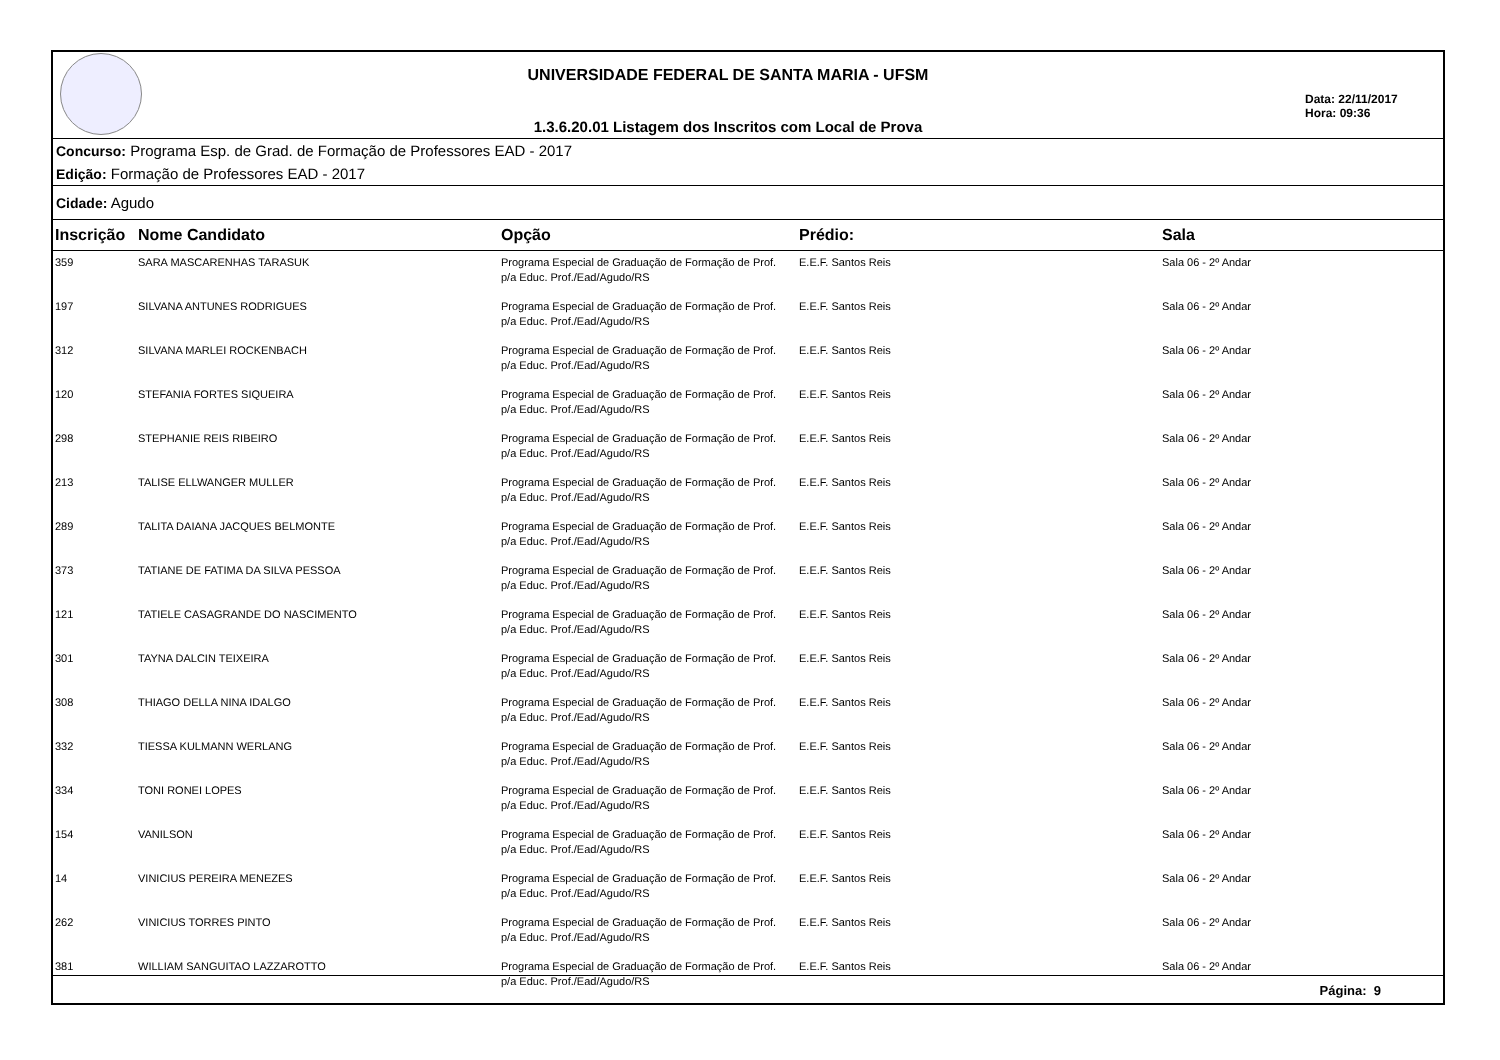UNIVERSIDADE FEDERAL DE SANTA MARIA - UFSM
1.3.6.20.01 Listagem dos Inscritos com Local de Prova
Data: 22/11/2017
Hora: 09:36
Concurso: Programa Esp. de Grad. de Formação de Professores EAD - 2017
Edição: Formação de Professores EAD - 2017
Cidade: Agudo
| Inscrição | Nome Candidato | Opção | Prédio: | Sala |
| --- | --- | --- | --- | --- |
| 359 | SARA MASCARENHAS TARASUK | Programa Especial de Graduação de Formação de Prof. p/a Educ. Prof./Ead/Agudo/RS | E.E.F. Santos Reis | Sala 06 - 2º Andar |
| 197 | SILVANA ANTUNES RODRIGUES | Programa Especial de Graduação de Formação de Prof. p/a Educ. Prof./Ead/Agudo/RS | E.E.F. Santos Reis | Sala 06 - 2º Andar |
| 312 | SILVANA MARLEI ROCKENBACH | Programa Especial de Graduação de Formação de Prof. p/a Educ. Prof./Ead/Agudo/RS | E.E.F. Santos Reis | Sala 06 - 2º Andar |
| 120 | STEFANIA FORTES SIQUEIRA | Programa Especial de Graduação de Formação de Prof. p/a Educ. Prof./Ead/Agudo/RS | E.E.F. Santos Reis | Sala 06 - 2º Andar |
| 298 | STEPHANIE REIS RIBEIRO | Programa Especial de Graduação de Formação de Prof. p/a Educ. Prof./Ead/Agudo/RS | E.E.F. Santos Reis | Sala 06 - 2º Andar |
| 213 | TALISE ELLWANGER MULLER | Programa Especial de Graduação de Formação de Prof. p/a Educ. Prof./Ead/Agudo/RS | E.E.F. Santos Reis | Sala 06 - 2º Andar |
| 289 | TALITA DAIANA JACQUES BELMONTE | Programa Especial de Graduação de Formação de Prof. p/a Educ. Prof./Ead/Agudo/RS | E.E.F. Santos Reis | Sala 06 - 2º Andar |
| 373 | TATIANE DE FATIMA DA SILVA PESSOA | Programa Especial de Graduação de Formação de Prof. p/a Educ. Prof./Ead/Agudo/RS | E.E.F. Santos Reis | Sala 06 - 2º Andar |
| 121 | TATIELE CASAGRANDE DO NASCIMENTO | Programa Especial de Graduação de Formação de Prof. p/a Educ. Prof./Ead/Agudo/RS | E.E.F. Santos Reis | Sala 06 - 2º Andar |
| 301 | TAYNA DALCIN TEIXEIRA | Programa Especial de Graduação de Formação de Prof. p/a Educ. Prof./Ead/Agudo/RS | E.E.F. Santos Reis | Sala 06 - 2º Andar |
| 308 | THIAGO DELLA NINA IDALGO | Programa Especial de Graduação de Formação de Prof. p/a Educ. Prof./Ead/Agudo/RS | E.E.F. Santos Reis | Sala 06 - 2º Andar |
| 332 | TIESSA KULMANN WERLANG | Programa Especial de Graduação de Formação de Prof. p/a Educ. Prof./Ead/Agudo/RS | E.E.F. Santos Reis | Sala 06 - 2º Andar |
| 334 | TONI RONEI LOPES | Programa Especial de Graduação de Formação de Prof. p/a Educ. Prof./Ead/Agudo/RS | E.E.F. Santos Reis | Sala 06 - 2º Andar |
| 154 | VANILSON | Programa Especial de Graduação de Formação de Prof. p/a Educ. Prof./Ead/Agudo/RS | E.E.F. Santos Reis | Sala 06 - 2º Andar |
| 14 | VINICIUS PEREIRA MENEZES | Programa Especial de Graduação de Formação de Prof. p/a Educ. Prof./Ead/Agudo/RS | E.E.F. Santos Reis | Sala 06 - 2º Andar |
| 262 | VINICIUS TORRES PINTO | Programa Especial de Graduação de Formação de Prof. p/a Educ. Prof./Ead/Agudo/RS | E.E.F. Santos Reis | Sala 06 - 2º Andar |
| 381 | WILLIAM SANGUITAO LAZZAROTTO | Programa Especial de Graduação de Formação de Prof. p/a Educ. Prof./Ead/Agudo/RS | E.E.F. Santos Reis | Sala 06 - 2º Andar |
Página: 9